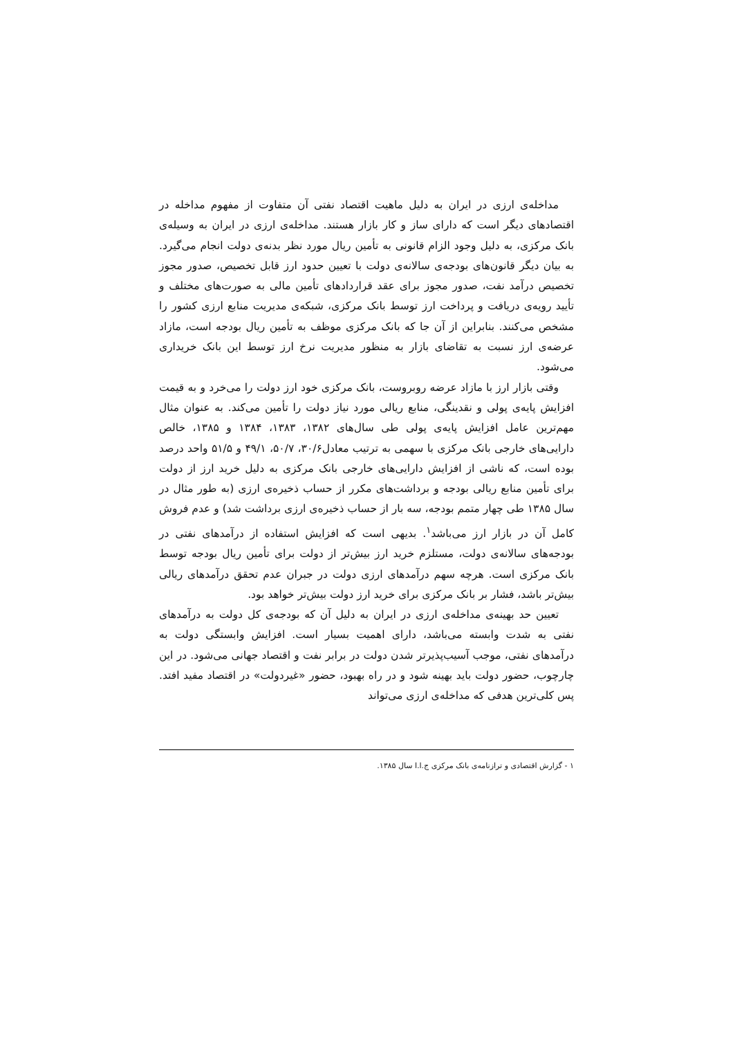مداخله‌ی ارزی در ایران به دلیل ماهیت اقتصاد نفتی آن متفاوت از مفهوم مداخله در اقتصادهای دیگر است که دارای ساز و کار بازار هستند. مداخله‌ی ارزی در ایران به وسیله‌ی بانک مرکزی، به دلیل وجود الزام قانونی به تأمین ریال مورد نظر بدنه‌ی دولت انجام می‌گیرد. به بیان دیگر قانون‌های بودجه‌ی سالانه‌ی دولت با تعیین حدود ارز قابل تخصیص، صدور مجوز تخصیص درآمد نفت، صدور مجوز برای عقد قراردادهای تأمین مالی به صورت‌های مختلف و تأیید رویه‌ی دریافت و پرداخت ارز توسط بانک مرکزی، شبکه‌ی مدیریت منابع ارزی کشور را مشخص می‌کنند. بنابراین از آن جا که بانک مرکزی موظف به تأمین ریال بودجه است، مازاد عرضه‌ی ارز نسبت به تقاضای بازار به منظور مدیریت نرخ ارز توسط این بانک خریداری می‌شود.
وقتی بازار ارز با مازاد عرضه روبروست، بانک مرکزی خود ارز دولت را می‌خرد و به قیمت افزایش پایه‌ی پولی و نقدینگی، منابع ریالی مورد نیاز دولت را تأمین می‌کند. به عنوان مثال مهم‌ترین عامل افزایش پایه‌ی پولی طی سال‌های ۱۳۸۲، ۱۳۸۳، ۱۳۸۴ و ۱۳۸۵، خالص دارایی‌های خارجی بانک مرکزی با سهمی به ترتیب معادل۳۰/۶، ۵۰/۷، ۴۹/۱ و ۵۱/۵ واحد درصد بوده است، که ناشی از افزایش دارایی‌های خارجی بانک مرکزی به دلیل خرید ارز از دولت برای تأمین منابع ریالی بودجه و برداشت‌های مکرر از حساب ذخیره‌ی ارزی (به طور مثال در سال ۱۳۸۵ طی چهار متمم بودجه، سه بار از حساب ذخیره‌ی ارزی برداشت شد) و عدم فروش کامل آن در بازار ارز می‌باشد<sup>۱</sup>. بدیهی است که افزایش استفاده از درآمدهای نفتی در بودجه‌های سالانه‌ی دولت، مستلزم خرید ارز بیش‌تر از دولت برای تأمین ریال بودجه توسط بانک مرکزی است. هرچه سهم درآمدهای ارزی دولت در جبران عدم تحقق درآمدهای ریالی بیش‌تر باشد، فشار بر بانک مرکزی برای خرید ارز دولت بیش‌تر خواهد بود.
تعیین حد بهینه‌ی مداخله‌ی ارزی در ایران به دلیل آن که بودجه‌ی کل دولت به درآمدهای نفتی به شدت وابسته می‌باشد، دارای اهمیت بسیار است. افزایش وابستگی دولت به درآمدهای نفتی، موجب آسیب‌پذیرتر شدن دولت در برابر نفت و اقتصاد جهانی می‌شود. در این چارچوب، حضور دولت باید بهینه شود و در راه بهبود، حضور «غیردولت» در اقتصاد مفید افتد. پس کلی‌ترین هدفی که مداخله‌ی ارزی می‌تواند
۱ - گزارش اقتصادی و ترازنامه‌ی بانک مرکزی ج.ا.ا سال ۱۳۸۵.